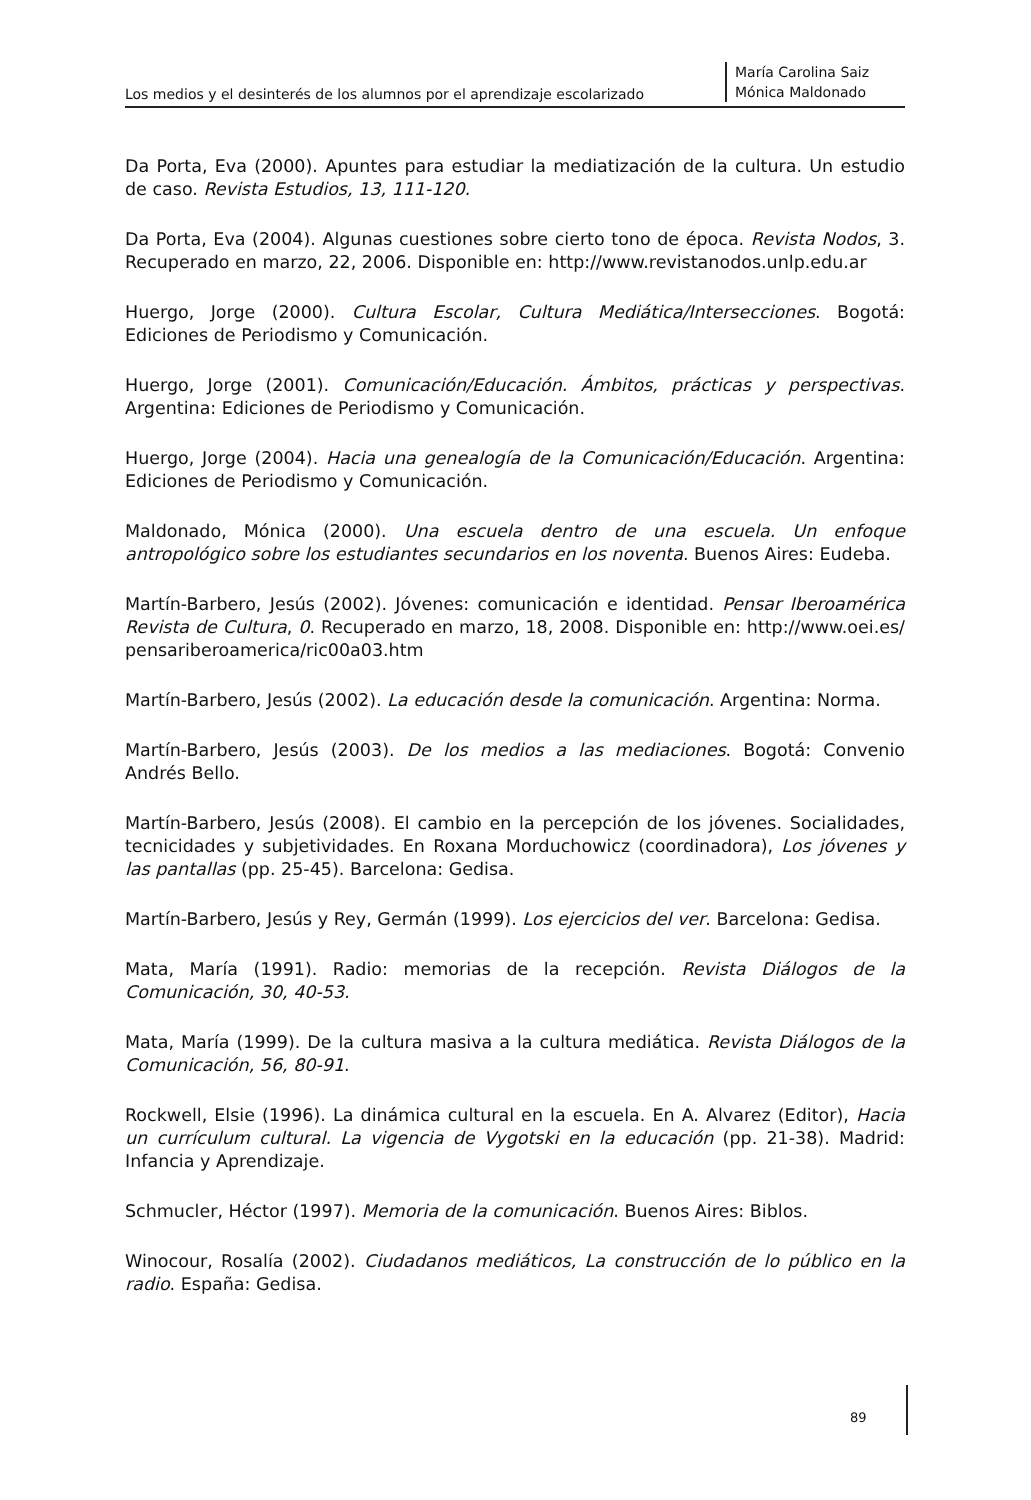Los medios y el desinterés de los alumnos por el aprendizaje escolarizado
María Carolina Saiz
Mónica Maldonado
Da Porta, Eva (2000). Apuntes para estudiar la mediatización de la cultura. Un estudio de caso. Revista Estudios, 13, 111-120.
Da Porta, Eva (2004). Algunas cuestiones sobre cierto tono de época. Revista Nodos, 3. Recuperado en marzo, 22, 2006. Disponible en: http://www.revistanodos.unlp.edu.ar
Huergo, Jorge (2000). Cultura Escolar, Cultura Mediática/Intersecciones. Bogotá: Ediciones de Periodismo y Comunicación.
Huergo, Jorge (2001). Comunicación/Educación. Ámbitos, prácticas y perspectivas. Argentina: Ediciones de Periodismo y Comunicación.
Huergo, Jorge (2004). Hacia una genealogía de la Comunicación/Educación. Argentina: Ediciones de Periodismo y Comunicación.
Maldonado, Mónica (2000). Una escuela dentro de una escuela. Un enfoque antropológico sobre los estudiantes secundarios en los noventa. Buenos Aires: Eudeba.
Martín-Barbero, Jesús (2002). Jóvenes: comunicación e identidad. Pensar Iberoamérica Revista de Cultura, 0. Recuperado en marzo, 18, 2008. Disponible en: http://www.oei.es/ pensariberoamerica/ric00a03.htm
Martín-Barbero, Jesús (2002). La educación desde la comunicación. Argentina: Norma.
Martín-Barbero, Jesús (2003). De los medios a las mediaciones. Bogotá: Convenio Andrés Bello.
Martín-Barbero, Jesús (2008). El cambio en la percepción de los jóvenes. Socialidades, tecnicidades y subjetividades. En Roxana Morduchowicz (coordinadora), Los jóvenes y las pantallas (pp. 25-45). Barcelona: Gedisa.
Martín-Barbero, Jesús y Rey, Germán (1999). Los ejercicios del ver. Barcelona: Gedisa.
Mata, María (1991). Radio: memorias de la recepción. Revista Diálogos de la Comunicación, 30, 40-53.
Mata, María (1999). De la cultura masiva a la cultura mediática. Revista Diálogos de la Comunicación, 56, 80-91.
Rockwell, Elsie (1996). La dinámica cultural en la escuela. En A. Alvarez (Editor), Hacia un currículum cultural. La vigencia de Vygotski en la educación (pp. 21-38). Madrid: Infancia y Aprendizaje.
Schmucler, Héctor (1997). Memoria de la comunicación. Buenos Aires: Biblos.
Winocour, Rosalía (2002). Ciudadanos mediáticos, La construcción de lo público en la radio. España: Gedisa.
89